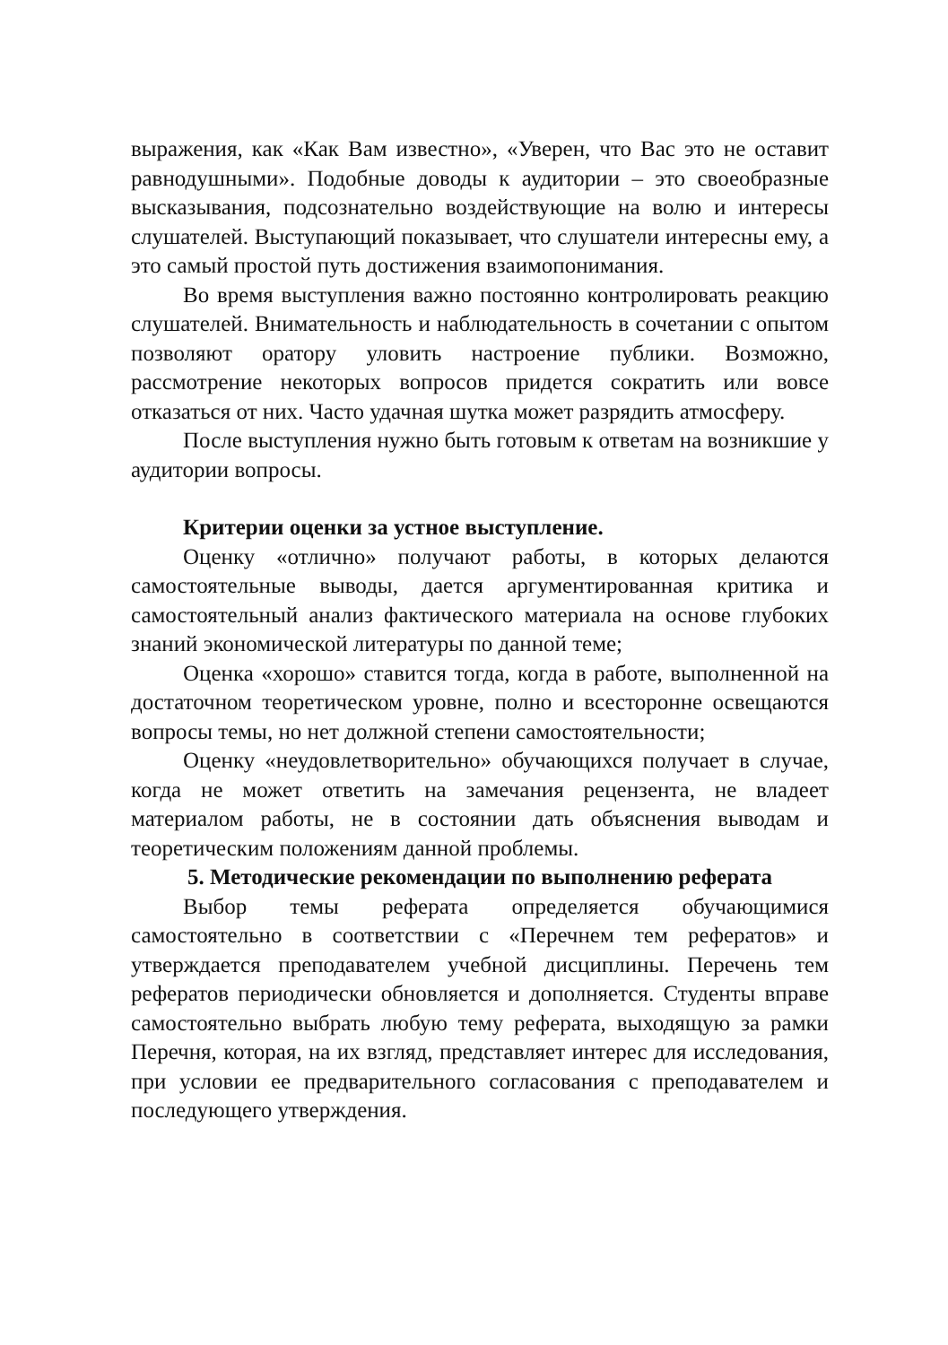выражения, как «Как Вам известно», «Уверен, что Вас это не оставит равнодушными». Подобные доводы к аудитории – это своеобразные высказывания, подсознательно воздействующие на волю и интересы слушателей. Выступающий показывает, что слушатели интересны ему, а это самый простой путь достижения взаимопонимания.
Во время выступления важно постоянно контролировать реакцию слушателей. Внимательность и наблюдательность в сочетании с опытом позволяют оратору уловить настроение публики. Возможно, рассмотрение некоторых вопросов придется сократить или вовсе отказаться от них. Часто удачная шутка может разрядить атмосферу.
После выступления нужно быть готовым к ответам на возникшие у аудитории вопросы.
Критерии оценки за устное выступление.
Оценку «отлично» получают работы, в которых делаются самостоятельные выводы, дается аргументированная критика и самостоятельный анализ фактического материала на основе глубоких знаний экономической литературы по данной теме;
Оценка «хорошо» ставится тогда, когда в работе, выполненной на достаточном теоретическом уровне, полно и всесторонне освещаются вопросы темы, но нет должной степени самостоятельности;
Оценку «неудовлетворительно» обучающихся получает в случае, когда не может ответить на замечания рецензента, не владеет материалом работы, не в состоянии дать объяснения выводам и теоретическим положениям данной проблемы.
5. Методические рекомендации по выполнению реферата
Выбор темы реферата определяется обучающимися самостоятельно в соответствии с «Перечнем тем рефератов» и утверждается преподавателем учебной дисциплины. Перечень тем рефератов периодически обновляется и дополняется. Студенты вправе самостоятельно выбрать любую тему реферата, выходящую за рамки Перечня, которая, на их взгляд, представляет интерес для исследования, при условии ее предварительного согласования с преподавателем и последующего утверждения.